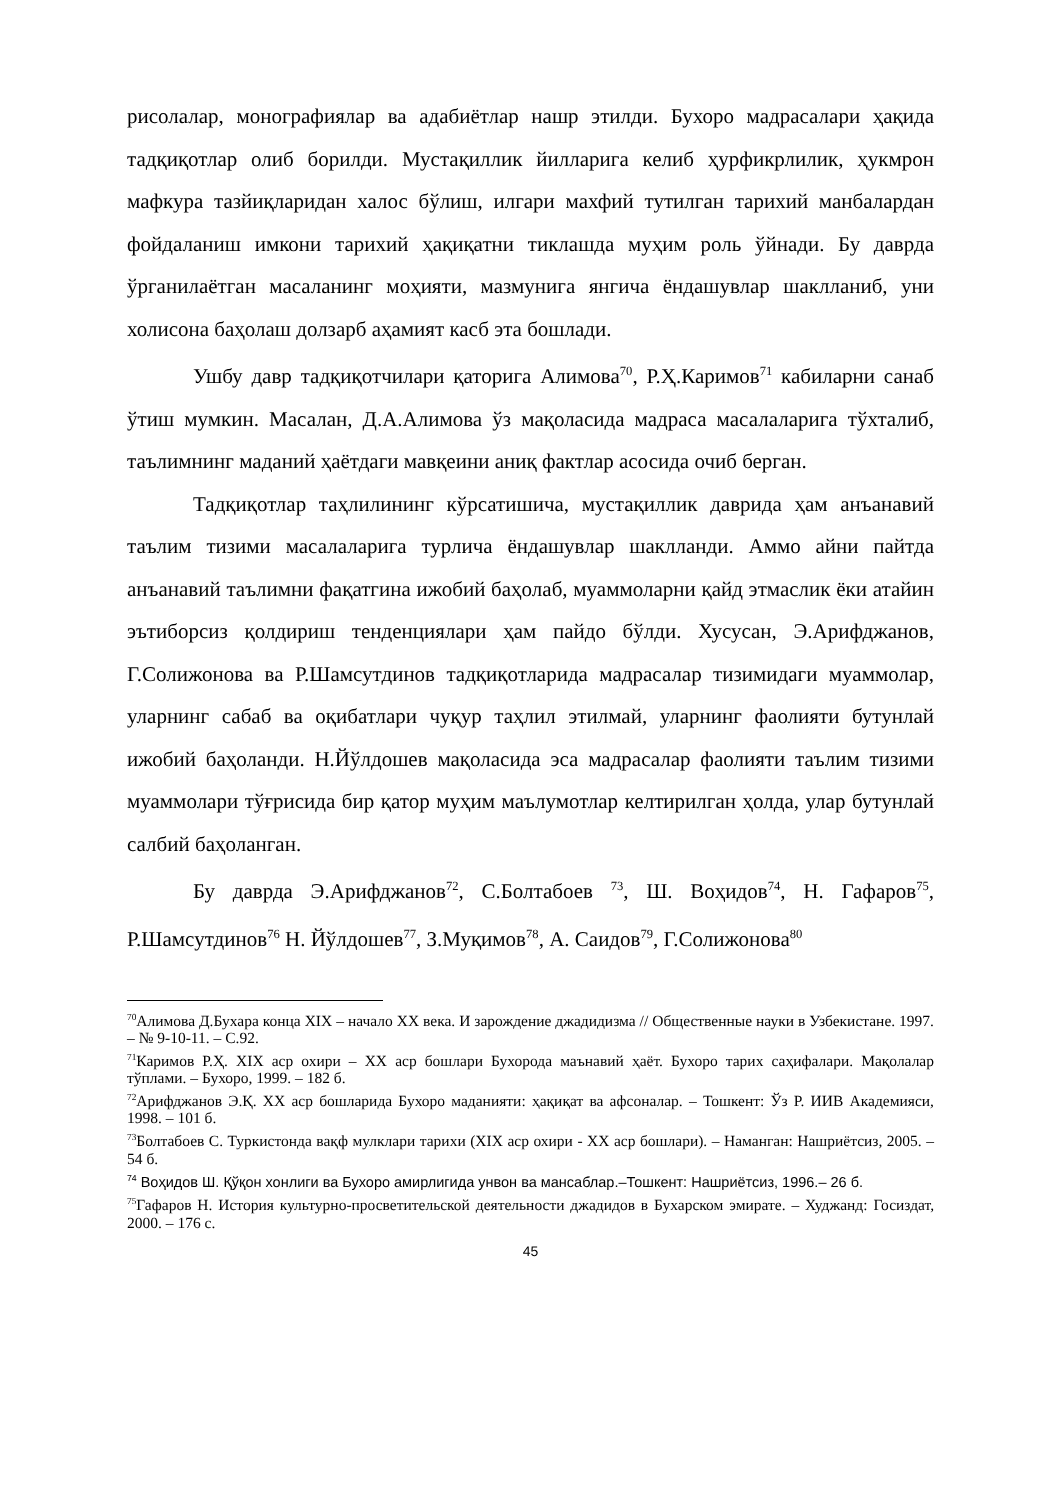рисолалар, монографиялар ва адабиётлар нашр этилди. Бухоро мадрасалари ҳақида тадқиқотлар олиб борилди. Мустақиллик йилларига келиб ҳурфикрлилик, ҳукмрон мафкура тазйиқларидан халос бўлиш, илгари махфий тутилган тарихий манбалардан фойдаланиш имкони тарихий ҳақиқатни тиклашда муҳим роль ўйнади. Бу даврда ўрганилаётган масаланинг моҳияти, мазмунига янгича ёндашувлар шаклланиб, уни холисона баҳолаш долзарб аҳамият касб эта бошлади.
Ушбу давр тадқиқотчилари қаторига Алимова<sup>70</sup>, Р.Ҳ.Каримов<sup>71</sup> кабиларни санаб ўтиш мумкин. Масалан, Д.А.Алимова ўз мақоласида мадраса масалаларига тўхталиб, таълимнинг маданий ҳаётдаги мавқеини аниқ фактлар асосида очиб берган.
Тадқиқотлар таҳлилининг кўрсатишича, мустақиллик даврида ҳам анъанавий таълим тизими масалаларига турлича ёндашувлар шаклланди. Аммо айни пайтда анъанавий таълимни фақатгина ижобий баҳолаб, муаммоларни қайд этмаслик ёки атайин эътиборсиз қолдириш тенденциялари ҳам пайдо бўлди. Хусусан, Э.Арифджанов, Г.Солижонова ва Р.Шамсутдинов тадқиқотларида мадрасалар тизимидаги муаммолар, уларнинг сабаб ва оқибатлари чуқур таҳлил этилмай, уларнинг фаолияти бутунлай ижобий баҳоланди. Н.Йўлдошев мақоласида эса мадрасалар фаолияти таълим тизими муаммолари тўғрисида бир қатор муҳим маълумотлар келтирилган ҳолда, улар бутунлай салбий баҳоланган.
Бу даврда Э.Арифджанов<sup>72</sup>, С.Болтабоев <sup>73</sup>, Ш. Воҳидов<sup>74</sup>, Н. Гафаров<sup>75</sup>, Р.Шамсутдинов<sup>76</sup> Н. Йўлдошев<sup>77</sup>, З.Муқимов<sup>78</sup>, А. Саидов<sup>79</sup>, Г.Солижонова<sup>80</sup>
<sup>70</sup> Алимова Д.Бухара конца XIX – начало XX века. И зарождение джадидизма // Общественные науки в Узбекистане. 1997. – № 9-10-11. – С.92.
<sup>71</sup> Каримов Р.Ҳ. XIX аср охири – XX аср бошлари Бухорода маънавий ҳаёт. Бухоро тарих саҳифалари. Мақолалар тўплами. – Бухоро, 1999. – 182 б.
<sup>72</sup> Арифджанов Э.Қ. XX аср бошларида Бухоро маданияти: ҳақиқат ва афсоналар. – Тошкент: Ўз Р. ИИВ Академияси, 1998. – 101 б.
<sup>73</sup> Болтабоев С. Туркистонда вақф мулклари тарихи (XIX аср охири - XX аср бошлари). – Наманган: Нашриётсиз, 2005. – 54 б.
<sup>74</sup> Воҳидов Ш. Қўқон хонлиги ва Бухоро амирлигида унвон ва мансаблар.–Тошкент: Нашриётсиз, 1996.– 26 б.
<sup>75</sup> Гафаров Н. История культурно-просветительской деятельности джадидов в Бухарском эмирате. – Худжанд: Госиздат, 2000. – 176 с.
45